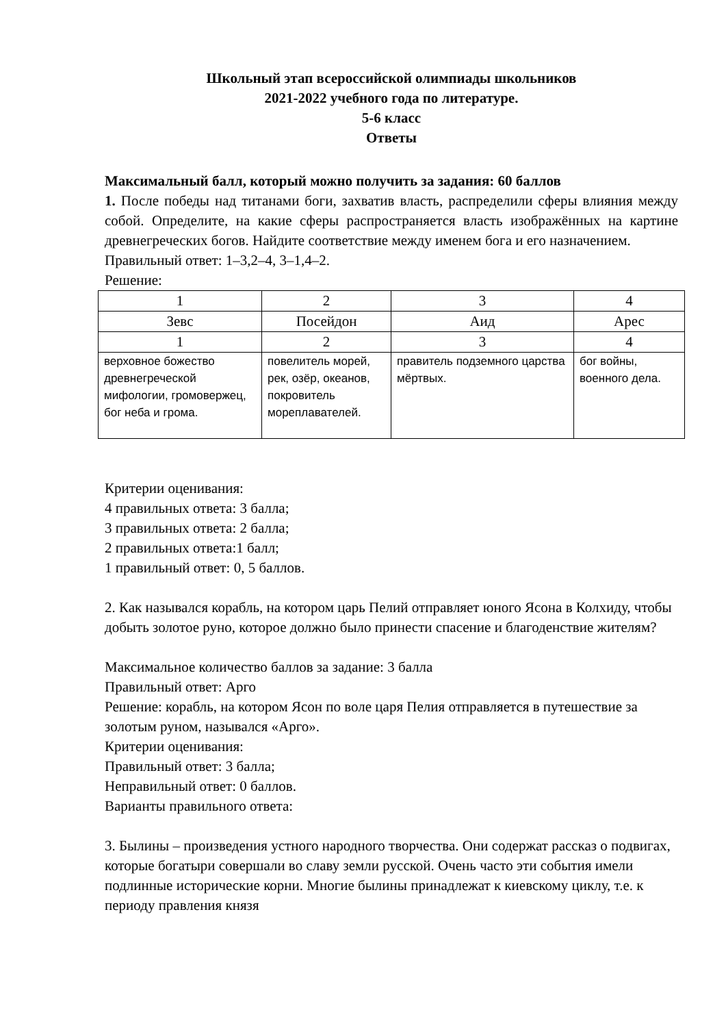Школьный этап всероссийской олимпиады школьников
2021-2022 учебного года по литературе.
5-6 класс
Ответы
Максимальный балл, который можно получить за задания: 60 баллов
1. После победы над титанами боги, захватив власть, распределили сферы влияния между собой. Определите, на какие сферы распространяется власть изображённых на картине древнегреческих богов. Найдите соответствие между именем бога и его назначением.
Правильный ответ: 1–3,2–4, 3–1,4–2.
Решение:
| 1 | 2 | 3 | 4 |
| Зевс | Посейдон | Аид | Арес |
| 1 | 2 | 3 | 4 |
| верховное божество древнегреческой мифологии, громовержец, бог неба и грома. | повелитель морей, рек, озёр, океанов, покровитель мореплавателей. | правитель подземного царства мёртвых. | бог войны, военного дела. |
Критерии оценивания:
4 правильных ответа: 3 балла;
3 правильных ответа: 2 балла;
2 правильных ответа:1 балл;
1 правильный ответ: 0, 5 баллов.
2. Как назывался корабль, на котором царь Пелий отправляет юного Ясона в Колхиду, чтобы добыть золотое руно, которое должно было принести спасение и благоденствие жителям?
Максимальное количество баллов за задание: 3 балла
Правильный ответ: Арго
Решение: корабль, на котором Ясон по воле царя Пелия отправляется в путешествие за золотым руном, назывался «Арго».
Критерии оценивания:
Правильный ответ: 3 балла;
Неправильный ответ: 0 баллов.
Варианты правильного ответа:
3. Былины – произведения устного народного творчества. Они содержат рассказ о подвигах, которые богатыри совершали во славу земли русской. Очень часто эти события имели подлинные исторические корни. Многие былины принадлежат к киевскому циклу, т.е. к периоду правления князя